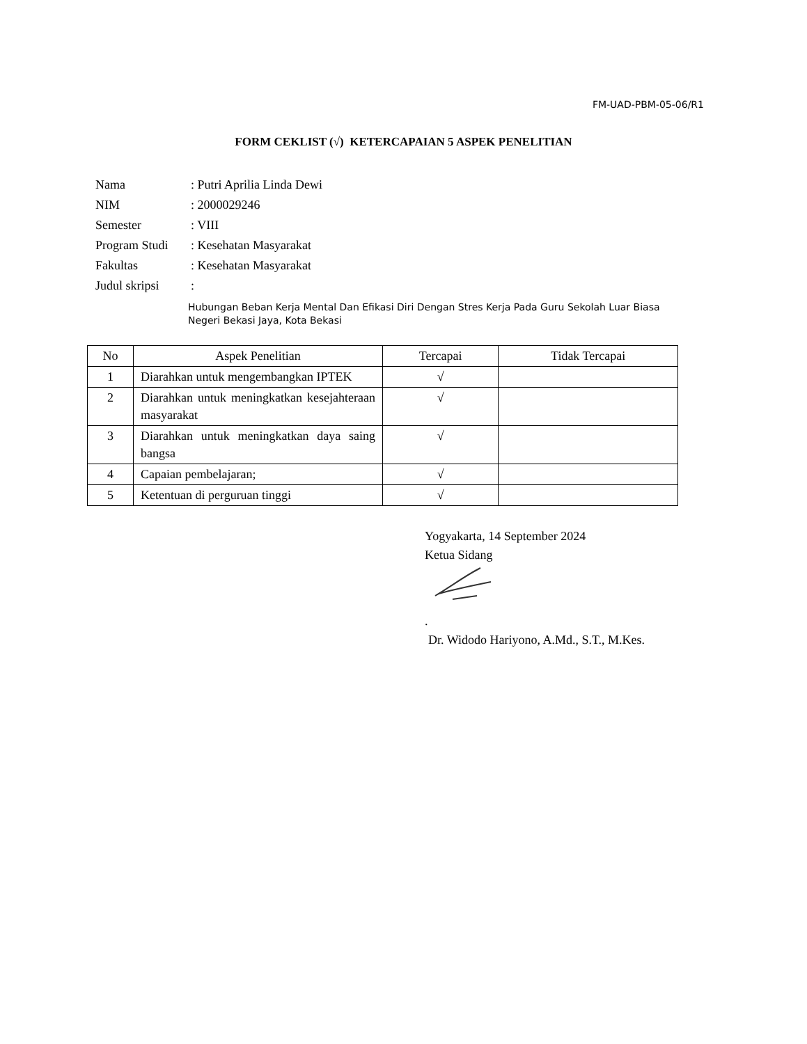FM-UAD-PBM-05-06/R1
FORM CEKLIST (√) KETERCAPAIAN 5 ASPEK PENELITIAN
| Nama | : Putri Aprilia Linda Dewi |
| NIM | : 2000029246 |
| Semester | : VIII |
| Program Studi | : Kesehatan Masyarakat |
| Fakultas | : Kesehatan Masyarakat |
| Judul skripsi | : |
Hubungan Beban Kerja Mental Dan Efikasi Diri Dengan Stres Kerja Pada Guru Sekolah Luar Biasa Negeri Bekasi Jaya, Kota Bekasi
| No | Aspek Penelitian | Tercapai | Tidak Tercapai |
| --- | --- | --- | --- |
| 1 | Diarahkan untuk mengembangkan IPTEK | √ | |
| 2 | Diarahkan untuk meningkatkan kesejahteraan masyarakat | √ | |
| 3 | Diarahkan untuk meningkatkan daya saing bangsa | √ | |
| 4 | Capaian pembelajaran; | √ | |
| 5 | Ketentuan di perguruan tinggi | √ | |
Yogyakarta, 14 September 2024
Ketua Sidang
.
Dr. Widodo Hariyono, A.Md., S.T., M.Kes.